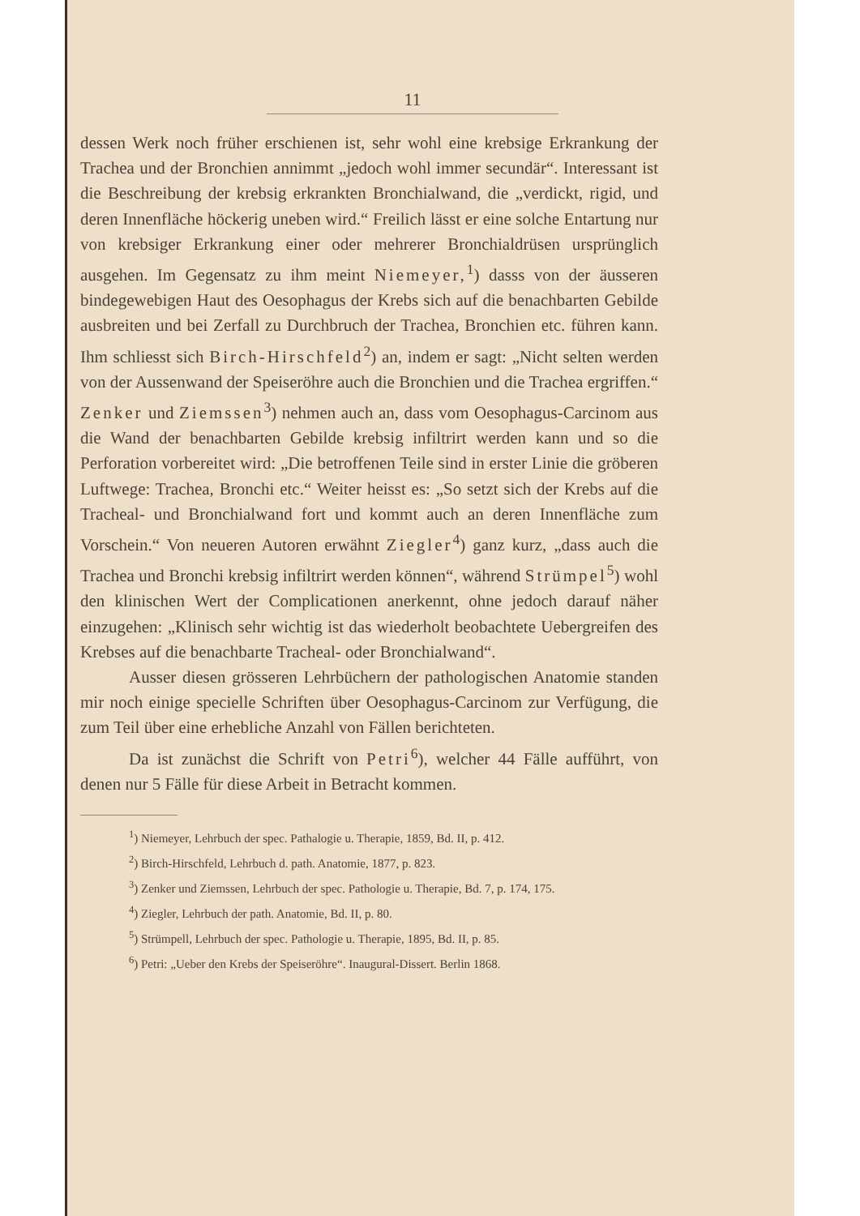11
dessen Werk noch früher erschienen ist, sehr wohl eine krebsige Erkrankung der Trachea und der Bronchien annimmt „jedoch wohl immer secundär“. Interessant ist die Beschreibung der krebsig erkrankten Bronchialwand, die „verdickt, rigid, und deren Innenfläche höckerig uneben wird.“ Freilich lässt er eine solche Entartung nur von krebsiger Erkrankung einer oder mehrerer Bronchialdrüsen ursprünglich ausgehen. Im Gegensatz zu ihm meint Niemeyer,<sup>1</sup>) dasss von der äusseren bindegewebigen Haut des Oesophagus der Krebs sich auf die benachbarten Gebilde ausbreiten und bei Zerfall zu Durchbruch der Trachea, Bronchien etc. führen kann. Ihm schliesst sich Birch-Hirschfeld<sup>2</sup>) an, indem er sagt: „Nicht selten werden von der Aussenwand der Speiseröhre auch die Bronchien und die Trachea ergriffen.“ Zenker und Ziemssen<sup>3</sup>) nehmen auch an, dass vom Oesophagus-Carcinom aus die Wand der benachbarten Gebilde krebsig infiltrirt werden kann und so die Perforation vorbereitet wird: „Die betroffenen Teile sind in erster Linie die gröberen Luftwege: Trachea, Bronchi etc.“ Weiter heisst es: „So setzt sich der Krebs auf die Tracheal- und Bronchialwand fort und kommt auch an deren Innenfläche zum Vorschein.“ Von neueren Autoren erwähnt Ziegler<sup>4</sup>) ganz kurz, „dass auch die Trachea und Bronchi krebsig infiltrirt werden können“, während Strümpel<sup>5</sup>) wohl den klinischen Wert der Complicationen anerkennt, ohne jedoch darauf näher einzugehen: „Klinisch sehr wichtig ist das wiederholt beobachtete Uebergreifen des Krebses auf die benachbarte Tracheal- oder Bronchialwand“.
Ausser diesen grösseren Lehrbüchern der pathologischen Anatomie standen mir noch einige specielle Schriften über Oesophagus-Carcinom zur Verfügung, die zum Teil über eine erhebliche Anzahl von Fällen berichteten.
Da ist zunächst die Schrift von Petri<sup>6</sup>), welcher 44 Fälle aufführt, von denen nur 5 Fälle für diese Arbeit in Betracht kommen.
<sup>1</sup>) Niemeyer, Lehrbuch der spec. Pathalogie u. Therapie, 1859, Bd. II, p. 412.
<sup>2</sup>) Birch-Hirschfeld, Lehrbuch d. path. Anatomie, 1877, p. 823.
<sup>3</sup>) Zenker und Ziemssen, Lehrbuch der spec. Pathologie u. Therapie, Bd. 7, p. 174, 175.
<sup>4</sup>) Ziegler, Lehrbuch der path. Anatomie, Bd. II, p. 80.
<sup>5</sup>) Strümpell, Lehrbuch der spec. Pathologie u. Therapie, 1895, Bd. II, p. 85.
<sup>6</sup>) Petri: „Ueber den Krebs der Speiseröhre“. Inaugural-Dissert. Berlin 1868.